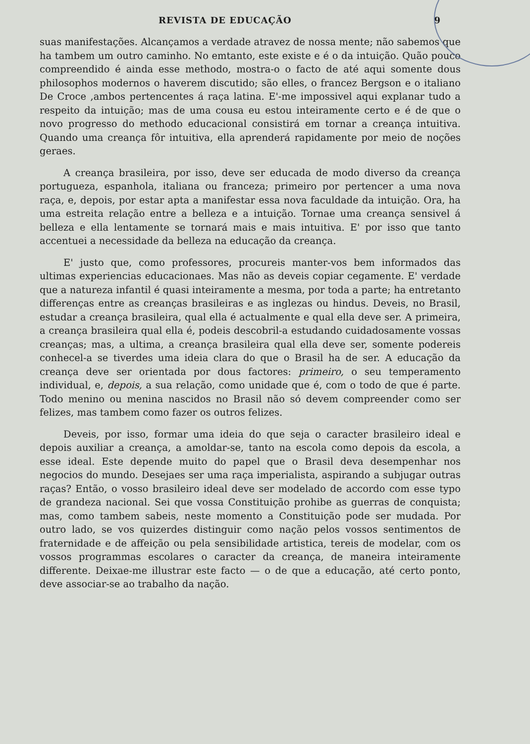REVISTA DE EDUCAÇÃO 9
suas manifestações. Alcançamos a verdade atravez de nossa mente; não sabemos que ha tambem um outro caminho. No emtanto, este existe e é o da intuição. Quão pouco compreendido é ainda esse methodo, mostra-o o facto de até aqui somente dous philosophos modernos o haverem discutido; são elles, o francez Bergson e o italiano De Croce ,ambos pertencentes á raça latina. E'-me impossivel aqui explanar tudo a respeito da intuição; mas de uma cousa eu estou inteiramente certo e é de que o novo progresso do methodo educacional consistirá em tornar a creança intuitiva. Quando uma creança fôr intuitiva, ella aprenderá rapidamente por meio de noções geraes.
A creança brasileira, por isso, deve ser educada de modo diverso da creança portugueza, espanhola, italiana ou franceza; primeiro por pertencer a uma nova raça, e, depois, por estar apta a manifestar essa nova faculdade da intuição. Ora, ha uma estreita relação entre a belleza e a intuição. Tornae uma creança sensivel á belleza e ella lentamente se tornará mais e mais intuitiva. E' por isso que tanto accentuei a necessidade da belleza na educação da creança.
E' justo que, como professores, procureis manter-vos bem informados das ultimas experiencias educacionaes. Mas não as deveis copiar cegamente. E' verdade que a natureza infantil é quasi inteiramente a mesma, por toda a parte; ha entretanto differenças entre as creanças brasileiras e as inglezas ou hindus. Deveis, no Brasil, estudar a creança brasileira, qual ella é actualmente e qual ella deve ser. A primeira, a creança brasileira qual ella é, podeis descobril-a estudando cuidadosamente vossas creanças; mas, a ultima, a creança brasileira qual ella deve ser, somente podereis conhecel-a se tiverdes uma ideia clara do que o Brasil ha de ser. A educação da creança deve ser orientada por dous factores: primeiro, o seu temperamento individual, e, depois, a sua relação, como unidade que é, com o todo de que é parte. Todo menino ou menina nascidos no Brasil não só devem compreender como ser felizes, mas tambem como fazer os outros felizes.
Deveis, por isso, formar uma ideia do que seja o caracter brasileiro ideal e depois auxiliar a creança, a amoldar-se, tanto na escola como depois da escola, a esse ideal. Este depende muito do papel que o Brasil deva desempenhar nos negocios do mundo. Desejaes ser uma raça imperialista, aspirando a subjugar outras raças? Então, o vosso brasileiro ideal deve ser modelado de accordo com esse typo de grandeza nacional. Sei que vossa Constituição prohibe as guerras de conquista; mas, como tambem sabeis, neste momento a Constituição pode ser mudada. Por outro lado, se vos quizerdes distinguir como nação pelos vossos sentimentos de fraternidade e de affeição ou pela sensibilidade artistica, tereis de modelar, com os vossos programmas escolares o caracter da creança, de maneira inteiramente differente. Deixae-me illustrar este facto — o de que a educação, até certo ponto, deve associar-se ao trabalho da nação.